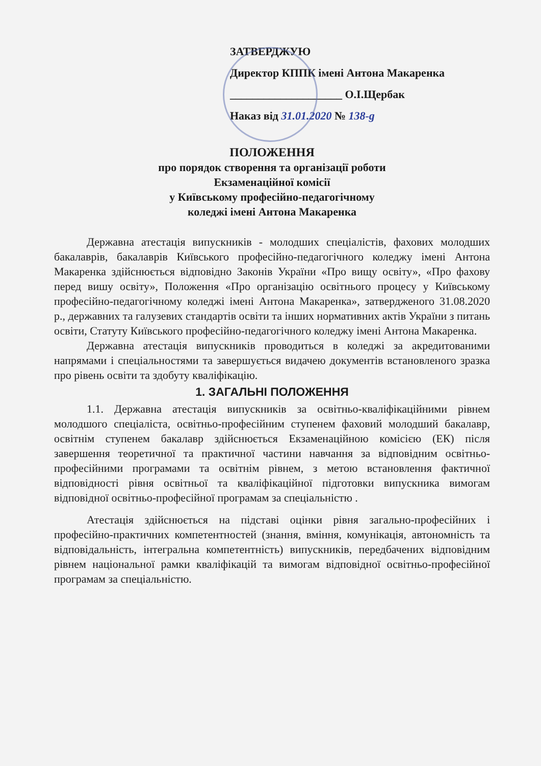ЗАТВЕРДЖУЮ
Директор КППК імені Антона Макаренка
____________________ О.І.Щербак
Наказ від 31.01.2020 № 138-g
ПОЛОЖЕННЯ
про порядок створення та організації роботи
Екзаменаційної комісії
у Київському професійно-педагогічному
коледжі імені Антона Макаренка
Державна атестація випускників - молодших спеціалістів, фахових молодших бакалаврів, бакалаврів Київського професійно-педагогічного коледжу імені Антона Макаренка здійснюється відповідно Законів України «Про вищу освіту», «Про фахову перед вишу освіту», Положення «Про організацію освітнього процесу у Київському професійно-педагогічному коледжі імені Антона Макаренка», затвердженого 31.08.2020 р., державних та галузевих стандартів освіти та інших нормативних актів України з питань освіти, Статуту Київського професійно-педагогічного коледжу імені Антона Макаренка.
Державна атестація випускників проводиться в коледжі за акредитованими напрямами і спеціальностями та завершується видачею документів встановленого зразка про рівень освіти та здобуту кваліфікацію.
1. ЗАГАЛЬНІ ПОЛОЖЕННЯ
1.1. Державна атестація випускників за освітньо-кваліфікаційними рівнем молодшого спеціаліста, освітньо-професійним ступенем фаховий молодший бакалавр, освітнім ступенем бакалавр здійснюється Екзаменаційною комісією (ЕК) після завершення теоретичної та практичної частини навчання за відповідним освітньо-професійними програмами та освітнім рівнем, з метою встановлення фактичної відповідності рівня освітньої та кваліфікаційної підготовки випускника вимогам відповідної освітньо-професійної програмам за спеціальністю .
Атестація здійснюється на підставі оцінки рівня загально-професійних і професійно-практичних компетентностей (знання, вміння, комунікація, автономність та відповідальність, інтегральна компетентність) випускників, передбачених відповідним рівнем національної рамки кваліфікацій та вимогам відповідної освітньо-професійної програмам за спеціальністю.